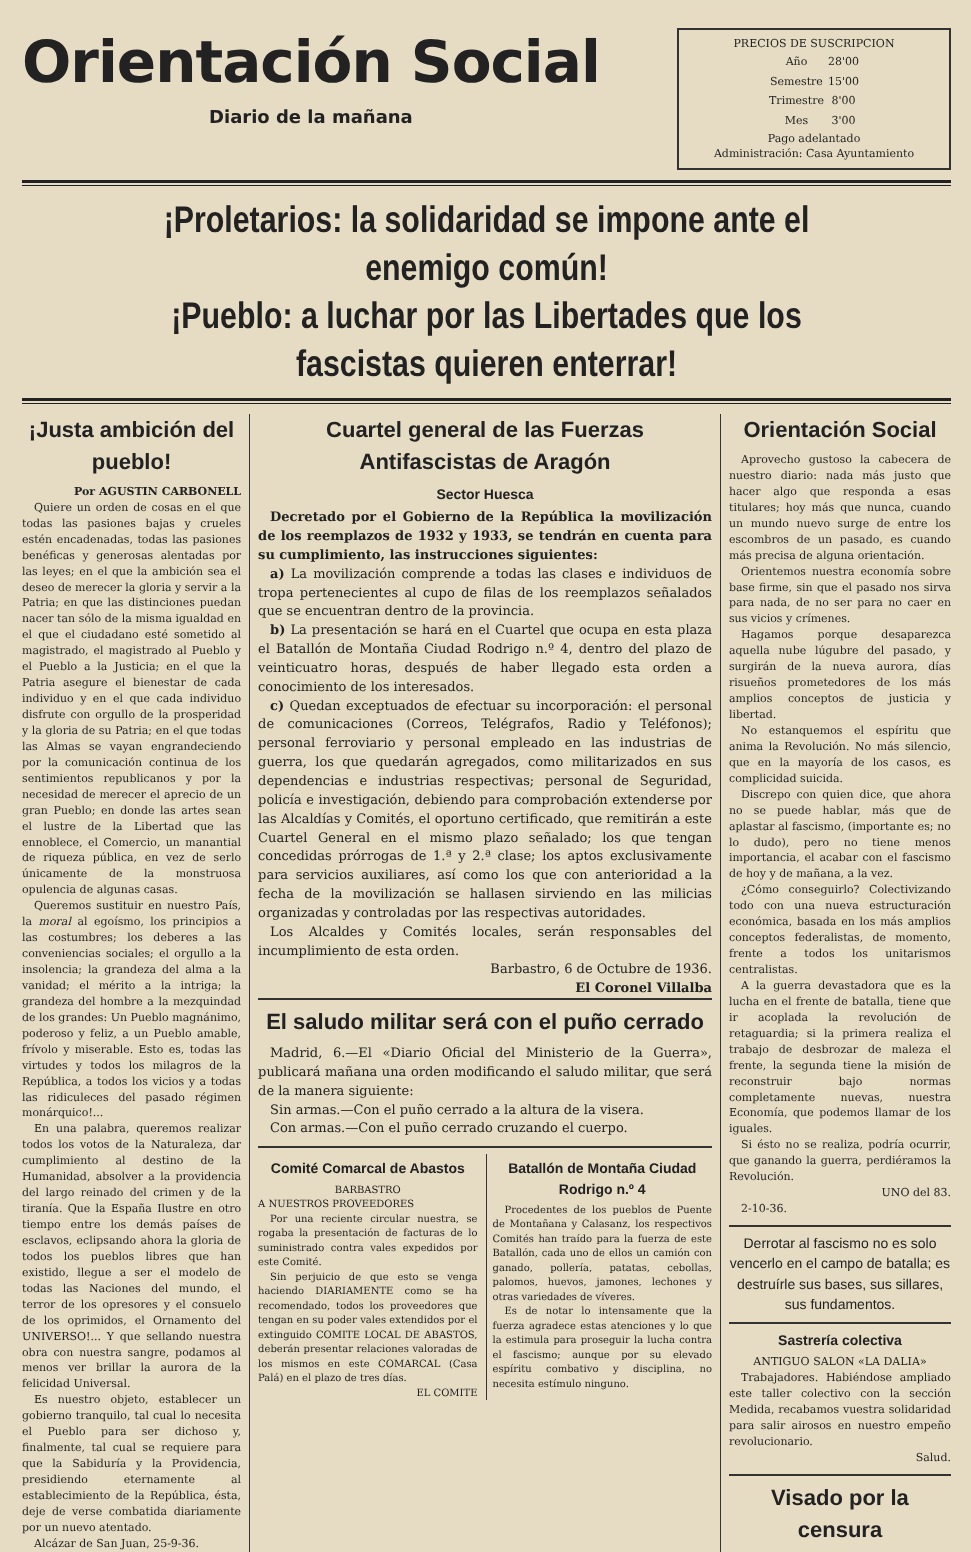Orientación Social
Diario de la mañana
PRECIOS DE SUSCRIPCION
| Año | 28'00 |
| Semestre | 15'00 |
| Trimestre | 8'00 |
| Mes | 3'00 |
Pago adelantado
Administración: Casa Ayuntamiento
¡Proletarios: la solidaridad se impone ante el enemigo común!
¡Pueblo: a luchar por las Libertades que los fascistas quieren enterrar!
¡Justa ambición del pueblo!
Por AGUSTIN CARBONELL
Quiere un orden de cosas en el que todas las pasiones bajas y crueles estén encadenadas, todas las pasiones benéficas y generosas alentadas por las leyes; en el que la ambición sea el deseo de merecer la gloria y servir a la Patria; en que las distinciones puedan nacer tan sólo de la misma igualdad en el que el ciudadano esté sometido al magistrado, el magistrado al Pueblo y el Pueblo a la Justicia; en el que la Patria asegure el bienestar de cada individuo y en el que cada individuo disfrute con orgullo de la prosperidad y la gloria de su Patria; en el que todas las Almas se vayan engrandeciendo por la comunicación continua de los sentimientos republicanos y por la necesidad de merecer el aprecio de un gran Pueblo; en donde las artes sean el lustre de la Libertad que las ennoblece, el Comercio, un manantial de riqueza pública, en vez de serlo únicamente de la monstruosa opulencia de algunas casas.
Queremos sustituir en nuestro País, la moral al egoísmo, los principios a las costumbres; los deberes a las conveniencias sociales; el orgullo a la insolencia; la grandeza del alma a la vanidad; el mérito a la intriga; la grandeza del hombre a la mezquindad de los grandes: Un Pueblo magnánimo, poderoso y feliz, a un Pueblo amable, frívolo y miserable. Esto es, todas las virtudes y todos los milagros de la República, a todos los vicios y a todas las ridiculeces del pasado régimen monárquico!...
En una palabra, queremos realizar todos los votos de la Naturaleza, dar cumplimiento al destino de la Humanidad, absolver a la providencia del largo reinado del crimen y de la tiranía. Que la España Ilustre en otro tiempo entre los demás países de esclavos, eclipsando ahora la gloria de todos los pueblos libres que han existido, llegue a ser el modelo de todas las Naciones del mundo, el terror de los opresores y el consuelo de los oprimidos, el Ornamento del UNIVERSO!... Y que sellando nuestra obra con nuestra sangre, podamos al menos ver brillar la aurora de la felicidad Universal.
Es nuestro objeto, establecer un gobierno tranquilo, tal cual lo necesita el Pueblo para ser dichoso y, finalmente, tal cual se requiere para que la Sabiduría y la Providencia, presidiendo eternamente al establecimiento de la República, ésta, deje de verse combatida diariamente por un nuevo atentado.
Alcázar de San Juan, 25-9-36.
Cuartel general de las Fuerzas Antifascistas de Aragón
Sector Huesca
Decretado por el Gobierno de la República la movilización de los reemplazos de 1932 y 1933, se tendrán en cuenta para su cumplimiento, las instrucciones siguientes:
a) La movilización comprende a todas las clases e individuos de tropa pertenecientes al cupo de filas de los reemplazos señalados que se encuentran dentro de la provincia.
b) La presentación se hará en el Cuartel que ocupa en esta plaza el Batallón de Montaña Ciudad Rodrigo n.º 4, dentro del plazo de veinticuatro horas, después de haber llegado esta orden a conocimiento de los interesados.
c) Quedan exceptuados de efectuar su incorporación: el personal de comunicaciones (Correos, Telégrafos, Radio y Teléfonos); personal ferroviario y personal empleado en las industrias de guerra, los que quedarán agregados, como militarizados en sus dependencias e industrias respectivas; personal de Seguridad, policía e investigación, debiendo para comprobación extenderse por las Alcaldías y Comités, el oportuno certificado, que remitirán a este Cuartel General en el mismo plazo señalado; los que tengan concedidas prórrogas de 1.ª y 2.ª clase; los aptos exclusivamente para servicios auxiliares, así como los que con anterioridad a la fecha de la movilización se hallasen sirviendo en las milicias organizadas y controladas por las respectivas autoridades.
Los Alcaldes y Comités locales, serán responsables del incumplimiento de esta orden.
Barbastro, 6 de Octubre de 1936.
El Coronel Villalba
El saludo militar será con el puño cerrado
Madrid, 6.—El «Diario Oficial del Ministerio de la Guerra», publicará mañana una orden modificando el saludo militar, que será de la manera siguiente:
Sin armas.—Con el puño cerrado a la altura de la visera.
Con armas.—Con el puño cerrado cruzando el cuerpo.
Comité Comarcal de Abastos
BARBASTRO
A NUESTROS PROVEEDORES
Por una reciente circular nuestra, se rogaba la presentación de facturas de lo suministrado contra vales expedidos por este Comité.
Sin perjuicio de que esto se venga haciendo DIARIAMENTE como se ha recomendado, todos los proveedores que tengan en su poder vales extendidos por el extinguido COMITE LOCAL DE ABASTOS, deberán presentar relaciones valoradas de los mismos en este COMARCAL (Casa Palá) en el plazo de tres días.
EL COMITE
Batallón de Montaña Ciudad Rodrigo n.º 4
Procedentes de los pueblos de Puente de Montañana y Calasanz, los respectivos Comités han traído para la fuerza de este Batallón, cada uno de ellos un camión con ganado, pollería, patatas, cebollas, palomos, huevos, jamones, lechones y otras variedades de víveres.
Es de notar lo intensamente que la fuerza agradece estas atenciones y lo que la estimula para proseguir la lucha contra el fascismo; aunque por su elevado espíritu combativo y disciplina, no necesita estímulo ninguno.
Orientación Social
Aprovecho gustoso la cabecera de nuestro diario: nada más justo que hacer algo que responda a esas titulares; hoy más que nunca, cuando un mundo nuevo surge de entre los escombros de un pasado, es cuando más precisa de alguna orientación.
Orientemos nuestra economía sobre base firme, sin que el pasado nos sirva para nada, de no ser para no caer en sus vicios y crímenes.
Hagamos porque desaparezca aquella nube lúgubre del pasado, y surgirán de la nueva aurora, días risueños prometedores de los más amplios conceptos de justicia y libertad.
No estanquemos el espíritu que anima la Revolución. No más silencio, que en la mayoría de los casos, es complicidad suicida.
Discrepo con quien dice, que ahora no se puede hablar, más que de aplastar al fascismo, (importante es; no lo dudo), pero no tiene menos importancia, el acabar con el fascismo de hoy y de mañana, a la vez.
¿Cómo conseguirlo? Colectivizando todo con una nueva estructuración económica, basada en los más amplios conceptos federalistas, de momento, frente a todos los unitarismos centralistas.
A la guerra devastadora que es la lucha en el frente de batalla, tiene que ir acoplada la revolución de retaguardia; si la primera realiza el trabajo de desbrozar de maleza el frente, la segunda tiene la misión de reconstruir bajo normas completamente nuevas, nuestra Economía, que podemos llamar de los iguales.
Si ésto no se realiza, podría ocurrir, que ganando la guerra, perdiéramos la Revolución.
UNO del 83.
2-10-36.
Derrotar al fascismo no es solo vencerlo en el campo de batalla; es destruírle sus bases, sus sillares, sus fundamentos.
Sastrería colectiva
ANTIGUO SALON «LA DALIA»
Trabajadores. Habiéndose ampliado este taller colectivo con la sección Medida, recabamos vuestra solidaridad para salir airosos en nuestro empeño revolucionario.
Salud.
Visado por la censura